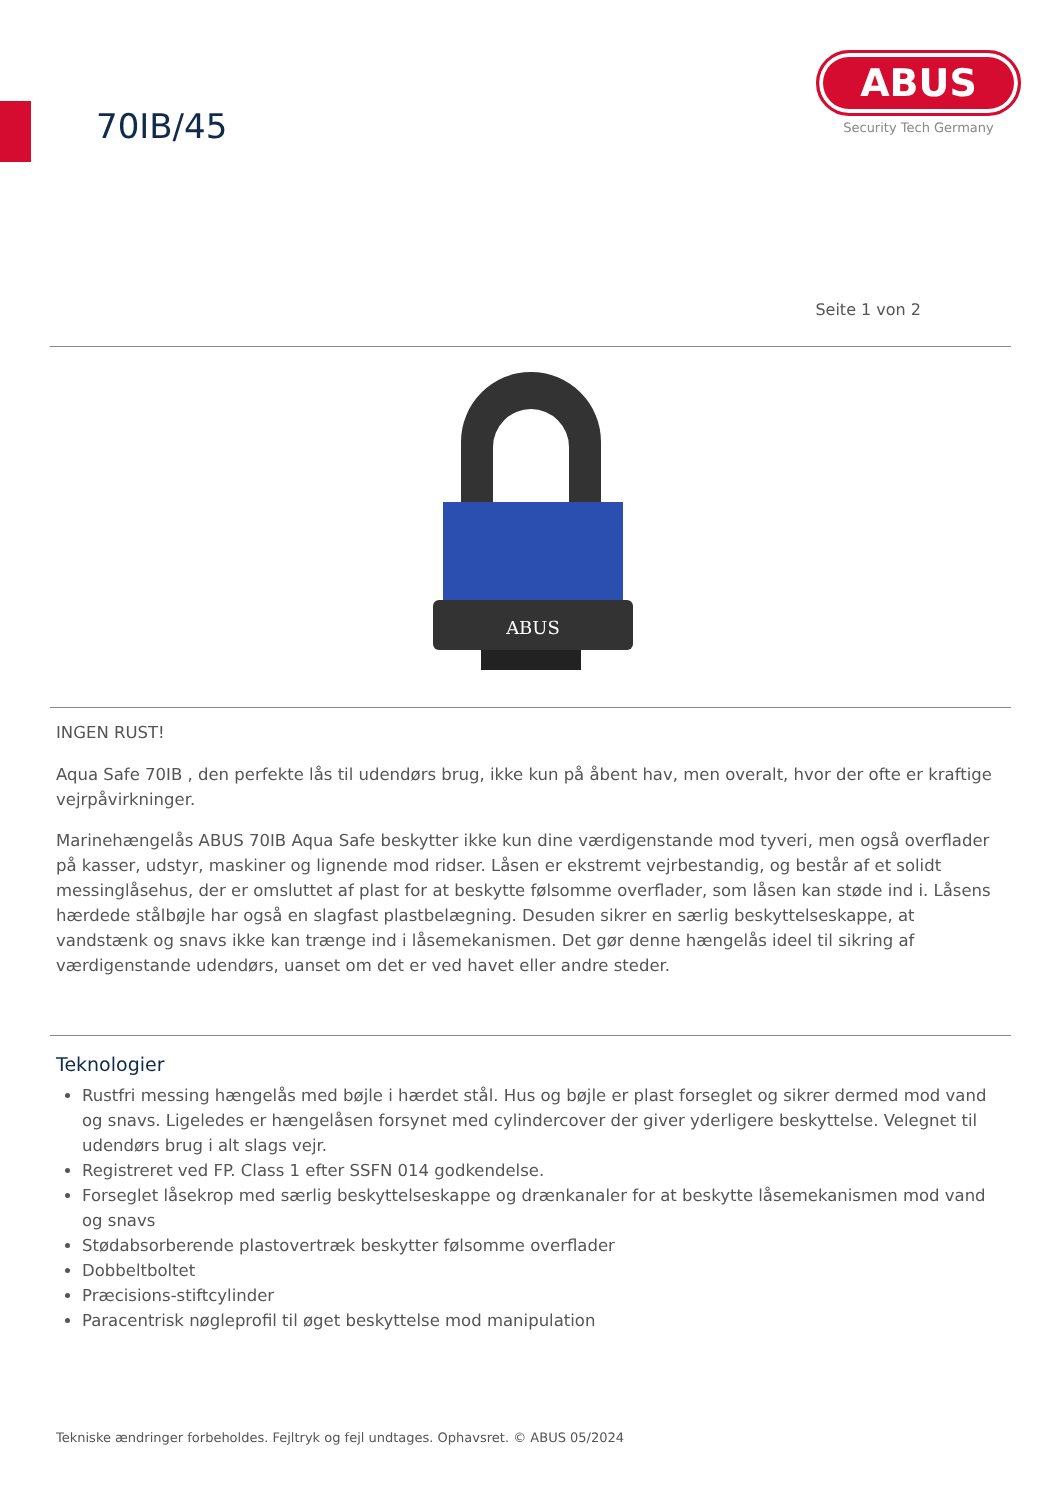70IB/45
ABUS
Security Tech Germany
Seite 1 von 2
ABUS
INGEN RUST!
Aqua Safe 70IB , den perfekte lås til udendørs brug, ikke kun på åbent hav, men overalt, hvor der ofte er kraftige vejrpåvirkninger.
Marinehængelås ABUS 70IB Aqua Safe beskytter ikke kun dine værdigenstande mod tyveri, men også overflader på kasser, udstyr, maskiner og lignende mod ridser. Låsen er ekstremt vejrbestandig, og består af et solidt messinglåsehus, der er omsluttet af plast for at beskytte følsomme overflader, som låsen kan støde ind i. Låsens hærdede stålbøjle har også en slagfast plastbelægning. Desuden sikrer en særlig beskyttelseskappe, at vandstænk og snavs ikke kan trænge ind i låsemekanismen. Det gør denne hængelås ideel til sikring af værdigenstande udendørs, uanset om det er ved havet eller andre steder.
Teknologier
Rustfri messing hængelås med bøjle i hærdet stål. Hus og bøjle er plast forseglet og sikrer dermed mod vand og snavs. Ligeledes er hængelåsen forsynet med cylindercover der giver yderligere beskyttelse. Velegnet til udendørs brug i alt slags vejr.
Registreret ved FP. Class 1 efter SSFN 014 godkendelse.
Forseglet låsekrop med særlig beskyttelseskappe og drænkanaler for at beskytte låsemekanismen mod vand og snavs
Stødabsorberende plastovertræk beskytter følsomme overflader
Dobbeltboltet
Præcisions-stiftcylinder
Paracentrisk nøgleprofil til øget beskyttelse mod manipulation
Tekniske ændringer forbeholdes. Fejltryk og fejl undtages. Ophavsret. © ABUS 05/2024